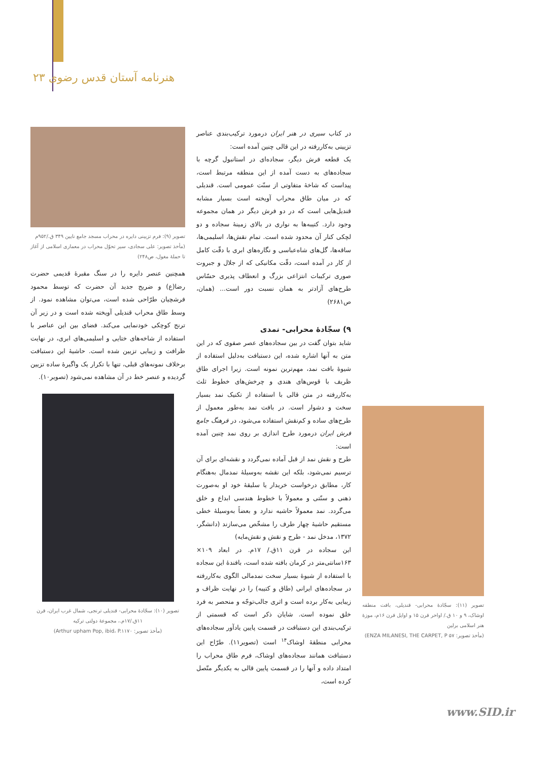هنرنامه آستان قدس رضوی ۲۳
تصویر (۹): فرم تزیینی دایره در محراب مسجد جامع نایین ۳۴۹ ق./۹۵۲م
(مأخذ تصویر: علی سجادی، سیر تحوّل محراب در معماری اسلامی از آغاز تا حملهٔ مغول، ص۲۴۸)
همچنین عنصر دایره را در سنگ مقبرهٔ قدیمی حضرت رضا(ع) و ضریح جدید آن حضرت که توسط محمود فرشچیان طرّاحی شده است، می‌توان مشاهده نمود. از وسط طاق محراب قندیلی آویخته شده است و در زیر آن ترنج کوچکی خودنمایی می‌کند. فضای بین این عناصر با استفاده از شاخه‌های ختایی و اسلیمی‌های ابری، در نهایت ظرافت و زیبایی تزیین شده است. حاشیهٔ این دستبافت برخلاف نمونه‌های قبلی، تنها با تکرار یک واگیرهٔ ساده تزیین گردیده و عنصر خط در آن مشاهده نمی‌شود (تصویر۱۰).
تصویر (۱۰): سجّادهٔ محرابی- قندیلی ترنجی، شمال غرب ایران، قرن ۱۱ق./۱۷م.، مجموعهٔ دولتی ترکیه
(مأخذ تصویر: Arthur upham Pop, ibid، P.۱۱۷۰)
در کتاب سیری در هنر ایران درمورد ترکیب‌بندی عناصر تزیینی به‌کاررفته در این قالی چنین آمده است:
یک قطعه فرش دیگر، سجاده‌ای در استانبول گرچه با سجاده‌های به دست آمده از این منطقه مرتبط است، پیداست که شاخهٔ متفاوتی از سنّت عمومی است. قندیلی که در میان طاق محراب آویخته است بسیار مشابه قندیل‌هایی است که در دو فرش دیگر در همان مجموعه وجود دارد. کتیبه‌ها به نواری در بالای زمینهٔ سجاده و دو لچکی کنار آن محدود شده است. تمام نقش‌ها، اسلیمی‌ها، ساقه‌ها، گل‌های شاه‌عباسی و نگاره‌های ابری با دقّت کامل از کار در آمده است، دقّت مکانیکی که از جلال و جبروت صوری ترکیبات انتزاعی بزرگ و انعطاف پذیری حسّاس طرح‌های آزادتر به همان نسبت دور است... (همان، ص۲۶۸۱)
۹) سجّادهٔ محرابی- نمدی
شاید بتوان گفت در بین سجاده‌های عصر صفوی که در این متن به آنها اشاره شده، این دستبافت به‌دلیل استفاده از شیوهٔ بافت نمد، مهم‌ترین نمونه است. زیرا اجرای طاق ظریف با قوس‌های هندی و چرخش‌های خطوط ثلث به‌کاررفته در متن قالی با استفاده از تکنیک نمد بسیار سخت و دشوار است. در بافت نمد به‌طور معمول از طرح‌های ساده و کم‌نقش استفاده می‌شود، در فرهنگ جامع فرش ایران درمورد طرح اندازی بر روی نمد چنین آمده است:
طرح و نقش نمد از قبل آماده نمی‌گردد و نقشه‌ای برای آن ترسیم نمی‌شود، بلکه این نقشه به‌وسیلهٔ نمدمال به‌هنگام کار، مطابق درخواست خریدار یا سلیقهٔ خود او به‌صورت ذهنی و سنّتی و معمولاً با خطوط هندسی ابداع و خلق می‌گردد. نمد معمولاً حاشیه ندارد و بعضاً به‌وسیلهٔ خطی مستقیم حاشیهٔ چهار طرف را مشخّص می‌سازند (دانشگر، ۱۳۷۲، مدخل نمد - طرح و نقش و نقش‌مایه)
این سجاده در قرن ۱۱ق./ ۱۷م. در ابعاد ۱۰۹× ۱۶۳سانتی‌متر در کرمان بافته شده است، بافندهٔ این سجاده با استفاده از شیوهٔ بسیار سخت نمدمالی الگوی به‌کاررفته در سجاده‌های ایرانی (طاق و کتیبه) را در نهایت ظراف و زیبایی به‌کار برده است و اثری جالب‌توجّه و منحصر به فرد خلق نموده است. شایان ذکر است که قسمتی از ترکیب‌بندی این دستبافت در قسمت پایین یادآور سجاده‌های محرابی منطقهٔ اوشاک<sup>۱۴</sup> است (تصویر۱۱). طرّاح این دستبافت همانند سجاده‌های اوشاک، فرم طاق محراب را امتداد داده و آنها را در قسمت پایین قالی به یکدیگر متّصل کرده است،
تصویر (۱۱): سجّادهٔ محرابی- قندیلی، بافت منطقه اوشاک، ۹ و ۱۰ ق./ اواخر قرن ۱۵ و اوایل قرن ۱۶م، موزهٔ هنر اسلامی برلین
(مأخذ تصویر: ENZA MILANESI, THE CARPET, P ۵۷)
www.SID.ir